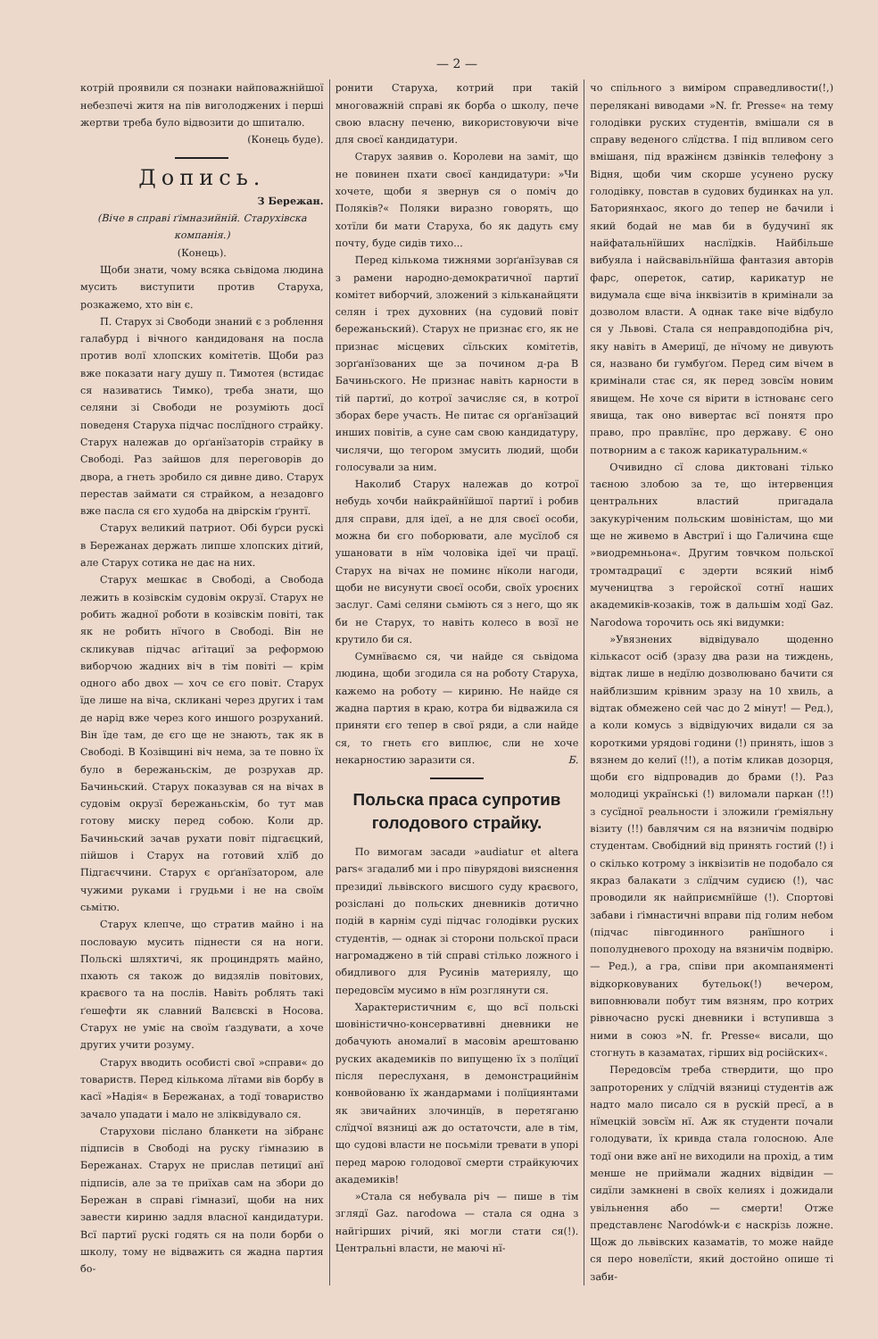— 2 —
котрій проявили ся познаки найповажнійшої небезпечі житя на пів виголоджених і перші жертви треба було відвозити до шпиталю.
(Конець буде).
Допись.
З Бережан.
(Віче в справі ґімназийній. Старухівска компанія.)
(Конець).
Щоби знати, чому всяка сьвідома людина мусить виступити против Старуха, розкажемо, хто він є.
П. Старух зі Свободи знаний є з роблення галабурд і вічного кандидованя на посла против волї хлопских комітетів. Щоби раз вже показати нагу душу п. Тимотея (встидає ся називатись Тимко), треба знати, що селяни зі Свободи не розуміють досї поведеня Старуха підчас послїдного страйку. Старух належав до орґанїзаторів страйку в Свободі. Раз зайшов для переговорів до двора, а гнеть зробило ся дивне диво. Старух перестав займати ся страйком, а незадовго вже пасла ся єго худоба на двірскім ґрунтї.
Старух великий патриот. Обі бурси рускі в Бережанах держать липше хлопских дітий, але Старух сотика не дає на них.
Старух мешкає в Свободі, а Свобода лежить в козівскім судовім окрузї. Старух не робить жадної роботи в козівскім повіті, так як не робить нїчого в Свободі. Він не скликував підчас аґітациї за реформою виборчою жадних віч в тім повіті — крім одного або двох — хоч се єго повіт. Старух їде лише на віча, скликані через других і там де нарід вже через кого иншого розруханий. Він їде там, де єго ще не знають, так як в Свободі. В Козівщині віч нема, за те повно їх було в бережаньскім, де розрухав др. Бачиньский. Старух показував ся на вічах в судовім окрузї бережаньскім, бо тут мав готову миску перед собою. Коли др. Бачиньский зачав рухати повіт підгаєцкий, пійшов і Старух на готовий хлїб до Підгаєччини. Старух є орґанїзатором, але чужими руками і грудьми і не на своїм сьмітю.
Старух клепче, що стратив майно і на пословаую мусить піднести ся на ноги. Польскі шляхтичі, як проциндрять майно, пхають ся також до видзялів повітових, краєвого та на послів. Навіть роблять такі ґешефти як славний Валєвскі в Носова. Старух не уміє на своїм ґаздувати, а хоче других учити розуму.
Старух вводить особисті свої »справи« до товариств. Перед кількома лїтами вів борбу в касї »Надія« в Бережанах, а тодї товариство зачало упадати і мало не зліквідувало ся.
Старухови післано бланкети на зібранє підписів в Свободі на руску ґімназию в Бережанах. Старух не прислав петициї анї підписів, але за те приїхав сам на збори до Бережан в справі ґімназиї, щоби на них завести кириню задля власної кандидатури. Всї партиї рускі годять ся на поли борби о школу, тому не відважить ся жадна партия бо-
ронити Старуха, котрий при такій многоважній справі як борба о школу, пече свою власну печеню, використовуючи віче для своєї кандидатури.
Старух заявив о. Королеви на заміт, що не повинен пхати своєї кандидатури: »Чи хочете, щоби я звернув ся о поміч до Поляків?« Поляки виразно говорять, що хотїли би мати Старуха, бо як дадуть єму почту, буде сидів тихо...
Перед кількома тижнями зорґанїзував ся з рамени народно-демократичної партиї комітет виборчий, зложений з кільканайцяти селян і трех духовних (на судовий повіт бережаньский). Старух не признає єго, як не признає місцевих сїльских комітетів, зорґанїзованих ще за почином д-ра В Бачиньского. Не признає навіть карности в тій партиї, до котрої зачисляє ся, в котрої зборах бере участь. Не питає ся орґанїзаций инших повітів, а суне сам свою кандидатуру, числячи, що тегором змусить людий, щоби голосували за ним.
Наколиб Старух належав до котрої небудь хочби найкрайнїйшої партиї і робив для справи, для ідеї, а не для своєї особи, можна би єго поборювати, але мусїлоб ся ушановати в нїм чоловіка ідеї чи працї. Старух на вічах не поминє нїколи нагоди, щоби не висунути своєї особи, своїх уроєних заслуг. Самі селяни сьміють ся з него, що як би не Старух, то навіть колесо в возї не крутило би ся.
Сумнїваємо ся, чи найде ся сьвідома людина, щоби згодила ся на роботу Старуха, кажемо на роботу — кириню. Не найде ся жадна партия в краю, котра би відважила ся приняти єго тепер в свої ряди, а сли найде ся, то гнеть єго виплює, сли не хоче некарностию заразити ся. Б.
Польска праса супротив голодового страйку.
По вимогам засади »audiatur et altera pars« згадалиб ми і про півурядові вияснення президиї львівского висшого суду краєвого, розіслані до польских дневників дотично подій в карнім суді підчас голодівки руских студентів, — однак зі сторони польскої праси нагромаджено в тій справі стілько ложного і обидливого для Русинів материялу, що передовсїм мусимо в нїм розглянути ся.
Характеристичним є, що всї польскі шовіністично-консервативні дневники не добачують аномалиї в масовім арештованю руских академиків по випущеню їх з полїциї після переслуханя, в демонстрацийнім конвойованю їх жандармами і полїциянтами як звичайних злочинцїв, в перетяганю слїдчої вязниці аж до остаточсти, але в тім, що судові власти не посьміли тревати в упорі перед марою голодової смерти страйкуючих академиків!
»Стала ся небувала річ — пише в тім зглядї Gaz. narodowa — стала ся одна з найгірших річий, які могли стати ся(!). Центральні власти, не маючі нї-
чо спільного з виміром справедливости(!,) перелякані виводами »N. fr. Presse« на тему голодівки руских студентів, вмішали ся в справу веденого слїдства. І під впливом сего вмішаня, під вражінєм дзвінків телефону з Відня, щоби чим скорше усунено руску голодівку, повстав в судових будинках на ул. Баториянхаос, якого до тепер не бачили і який бодай не мав би в будучинї як найфатальнїйших наслїдків. Найбільше вибуяла і найсвавільнїйша фантазия авторів фарс, оперетoк, сатир, карикатур не видумала єще віча інквізитів в кримінали за дозволом власти. А однак таке віче відбуло ся у Львові. Стала ся неправдоподібна річ, яку навіть в Америцї, де нїчому не дивують ся, названо би гумбуґом. Перед сим вічем в кримінали стає ся, як перед зовсїм новим явищем. Не хоче ся вірити в істнованє сего явища, так оно вивертає всї понятя про право, про правлїнє, про державу. Є оно потворним а є також карикатуральним.«
Очивидно сї слова диктовані тілько таєною злобою за те, що інтервенция центральних властий пригадала закукуріченим польским шовіністам, що ми ще не живемо в Австриї і що Галичина єще »виодремньона«. Другим товчком польскої тромтадрациї є здерти всякий німб мучеництва з геройскої сотнї наших академиків-козаків, тож в дальшім ходї Gaz. Narodowa торочить ось які видумки:
»Увязнених відвідувало щоденно кількасот осіб (зразу два рази на тиждень, відтак лише в недїлю дозволювано бачити ся найблизшим крівним зразу на 10 хвиль, а відтак обмежено сей час до 2 мінут! — Ред.), а коли комусь з відвідуючих видали ся за короткими урядові години (!) принять, ішов з вязнем до келиї (!!), а потім кликав дозорця, щоби єго відпровадив до брами (!). Раз молодиці українські (!) виломали паркан (!!) з сусїдної реальности і зложили ґреміяльну візиту (!!) бавлячим ся на вязничім подвірю студентам. Свобідний від принять гостий (!) і о скілько котрому з інквізитів не подобало ся якраз балакати з слїдчим судиєю (!), час проводили як найприємнїйше (!). Спортові забави і ґімнастичні вправи під голим небом (підчас півгодинного ранїшного і пополудневого проходу на вязничім подвірю. — Ред.), а гра, співи при акомпаняменті відкорковуваних бутельок(!) вечером, виповнювали побут тим вязням, про котрих рівночасно рускі дневники і вступивша з ними в союз »N. fr. Presse« висали, що стогнуть в казаматах, гірших від російских«.
Передовсїм треба ствердити, що про запроторених у слїдчій вязниці студентів аж надто мало писало ся в рускій пресї, а в нїмецкій зовсїм нї. Аж як студенти почали голодувати, їх кривда стала голосною. Але тодї они вже анї не виходили на прохід, а тим менше не приймали жадних відвідин — сидїли замкнені в своїх келиях і дожидали увільнення або — смерти! Отже представленє Narodówk-и є наскрізь ложне. Щож до львівских казаматів, то може найде ся перо новелїсти, який достойно опише ті заби-